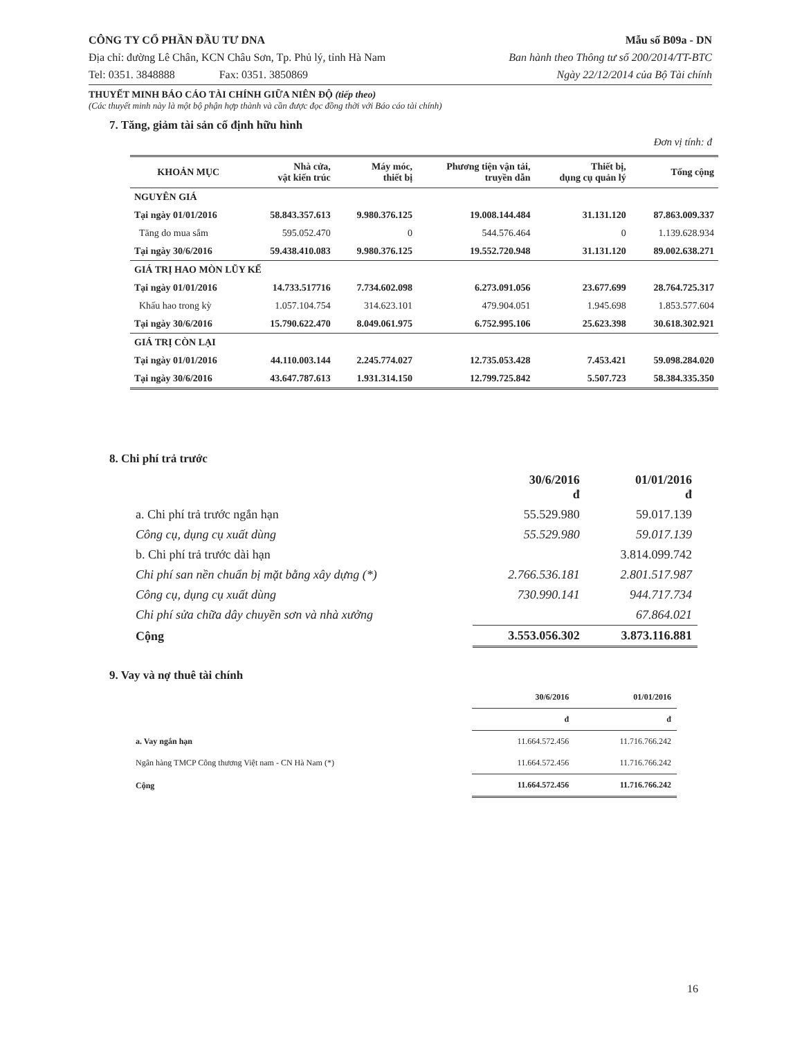CÔNG TY CỔ PHẦN ĐẦU TƯ DNA
Địa chỉ: đường Lê Chân, KCN Châu Sơn, Tp. Phủ lý, tỉnh Hà Nam
Tel: 0351. 3848888 Fax: 0351. 3850869
Mẫu số B09a - DN
Ban hành theo Thông tư số 200/2014/TT-BTC
Ngày 22/12/2014 của Bộ Tài chính
THUYẾT MINH BÁO CÁO TÀI CHÍNH GIỮA NIÊN ĐỘ (tiếp theo)
(Các thuyết minh này là một bộ phận hợp thành và cần được đọc đồng thời với Báo cáo tài chính)
7. Tăng, giảm tài sản cố định hữu hình
Đơn vị tính: đ
| KHOẢN MỤC | Nhà cửa, vật kiến trúc | Máy móc, thiết bị | Phương tiện vận tải, truyền dẫn | Thiết bị, dụng cụ quản lý | Tổng cộng |
| --- | --- | --- | --- | --- | --- |
| NGUYÊN GIÁ | | | | | |
| Tại ngày 01/01/2016 | 58.843.357.613 | 9.980.376.125 | 19.008.144.484 | 31.131.120 | 87.863.009.337 |
| Tăng do mua sắm | 595.052.470 | 0 | 544.576.464 | 0 | 1.139.628.934 |
| Tại ngày 30/6/2016 | 59.438.410.083 | 9.980.376.125 | 19.552.720.948 | 31.131.120 | 89.002.638.271 |
| GIÁ TRỊ HAO MÒN LŨY KẾ | | | | | |
| Tại ngày 01/01/2016 | 14.733.517716 | 7.734.602.098 | 6.273.091.056 | 23.677.699 | 28.764.725.317 |
| Khấu hao trong kỳ | 1.057.104.754 | 314.623.101 | 479.904.051 | 1.945.698 | 1.853.577.604 |
| Tại ngày 30/6/2016 | 15.790.622.470 | 8.049.061.975 | 6.752.995.106 | 25.623.398 | 30.618.302.921 |
| GIÁ TRỊ CÒN LẠI | | | | | |
| Tại ngày 01/01/2016 | 44.110.003.144 | 2.245.774.027 | 12.735.053.428 | 7.453.421 | 59.098.284.020 |
| Tại ngày 30/6/2016 | 43.647.787.613 | 1.931.314.150 | 12.799.725.842 | 5.507.723 | 58.384.335.350 |
8. Chi phí trả trước
| | 30/6/2016 đ | 01/01/2016 đ |
| a. Chi phí trả trước ngắn hạn | 55.529.980 | 59.017.139 |
| Công cụ, dụng cụ xuất dùng | 55.529.980 | 59.017.139 |
| b. Chi phí trả trước dài hạn | | 3.814.099.742 |
| Chi phí san nền chuẩn bị mặt bằng xây dựng (*) | 2.766.536.181 | 2.801.517.987 |
| Công cụ, dụng cụ xuất dùng | 730.990.141 | 944.717.734 |
| Chi phí sửa chữa dây chuyền sơn và nhà xưởng | | 67.864.021 |
| Cộng | 3.553.056.302 | 3.873.116.881 |
9. Vay và nợ thuê tài chính
| | 30/6/2016 | 01/01/2016 |
| | đ | đ |
| a. Vay ngắn hạn | 11.664.572.456 | 11.716.766.242 |
| Ngân hàng TMCP Công thương Việt nam - CN Hà Nam (*) | 11.664.572.456 | 11.716.766.242 |
| Cộng | 11.664.572.456 | 11.716.766.242 |
16